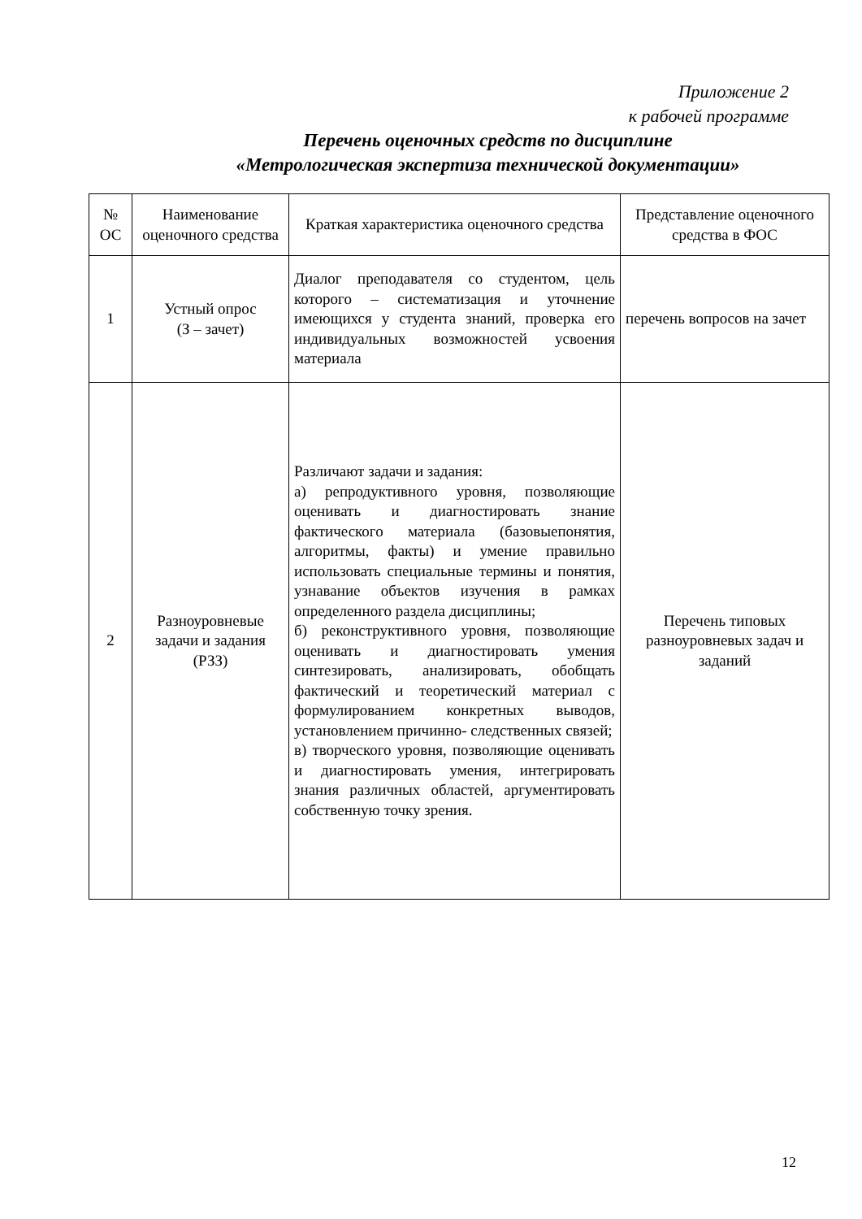Приложение 2
к рабочей программе
Перечень оценочных средств по дисциплине
«Метрологическая экспертиза технической документации»
| № ОС | Наименование оценочного средства | Краткая характеристика оценочного средства | Представление оценочного средства в ФОС |
| --- | --- | --- | --- |
| 1 | Устный опрос (З – зачет) | Диалог преподавателя со студентом, цель которого – систематизация и уточнение имеющихся у студента знаний, проверка его индивидуальных возможностей усвоения материала | перечень вопросов на зачет |
| 2 | Разноуровневые задачи и задания (РЗЗ) | Различают задачи и задания: а) репродуктивного уровня, позволяющие оценивать и диагностировать знание фактического материала (базовыепонятия, алгоритмы, факты) и умение правильно использовать специальные термины и понятия, узнавание объектов изучения в рамках определенного раздела дисциплины; б) реконструктивного уровня, позволяющие оценивать и диагностировать умения синтезировать, анализировать, обобщать фактический и теоретический материал с формулированием конкретных выводов, установлением причинно- следственных связей; в) творческого уровня, позволяющие оценивать и диагностировать умения, интегрировать знания различных областей, аргументировать собственную точку зрения. | Перечень типовых разноуровневых задач и заданий |
12